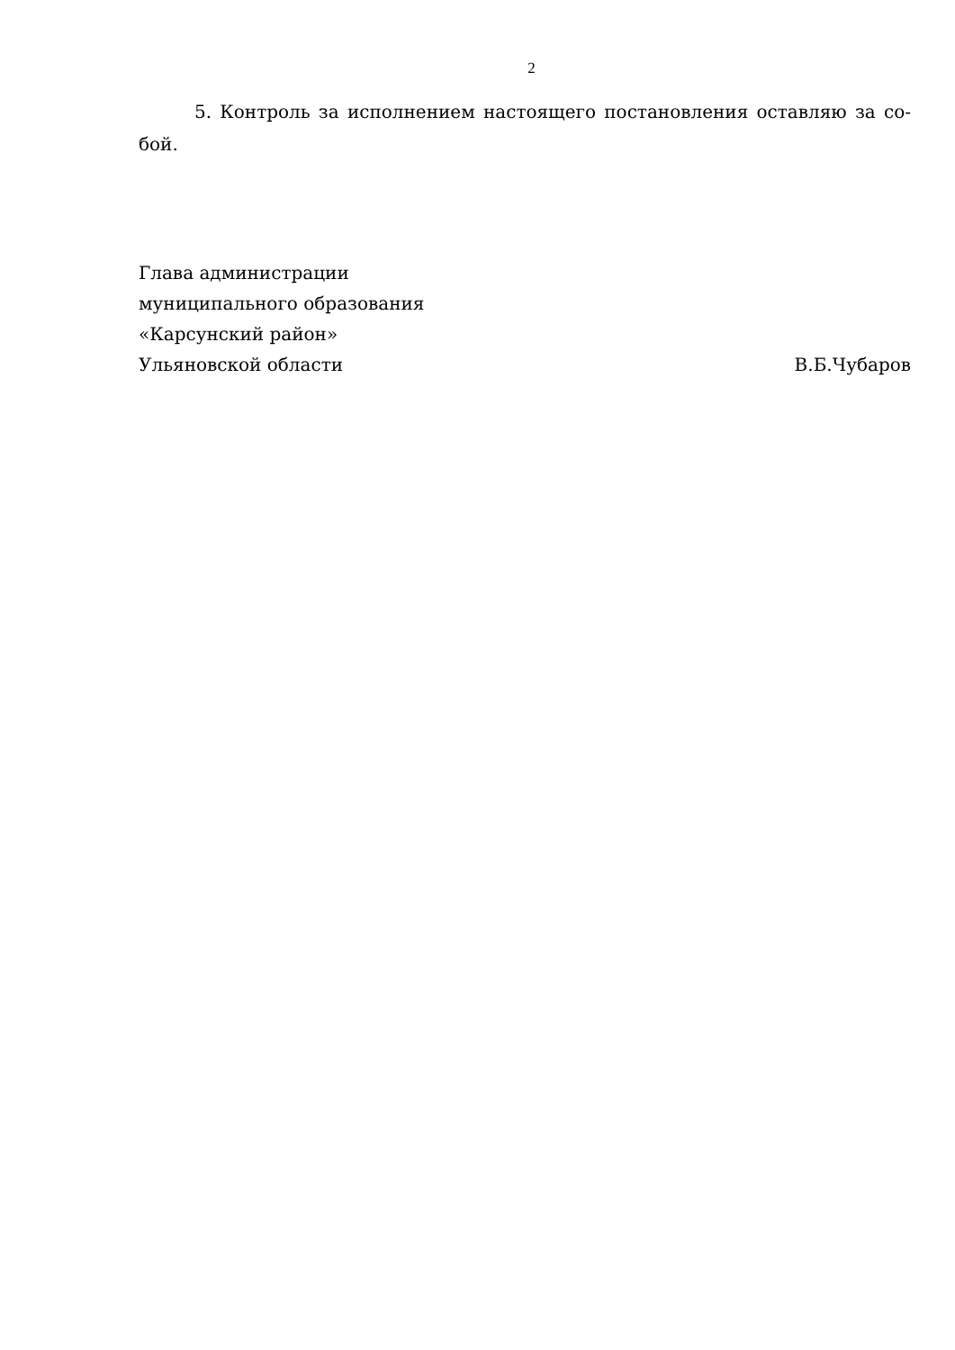2
5. Контроль за исполнением настоящего постановления оставляю за со-бой.
Глава администрации
муниципального образования
«Карсунский район»
Ульяновской области
В.Б.Чубаров